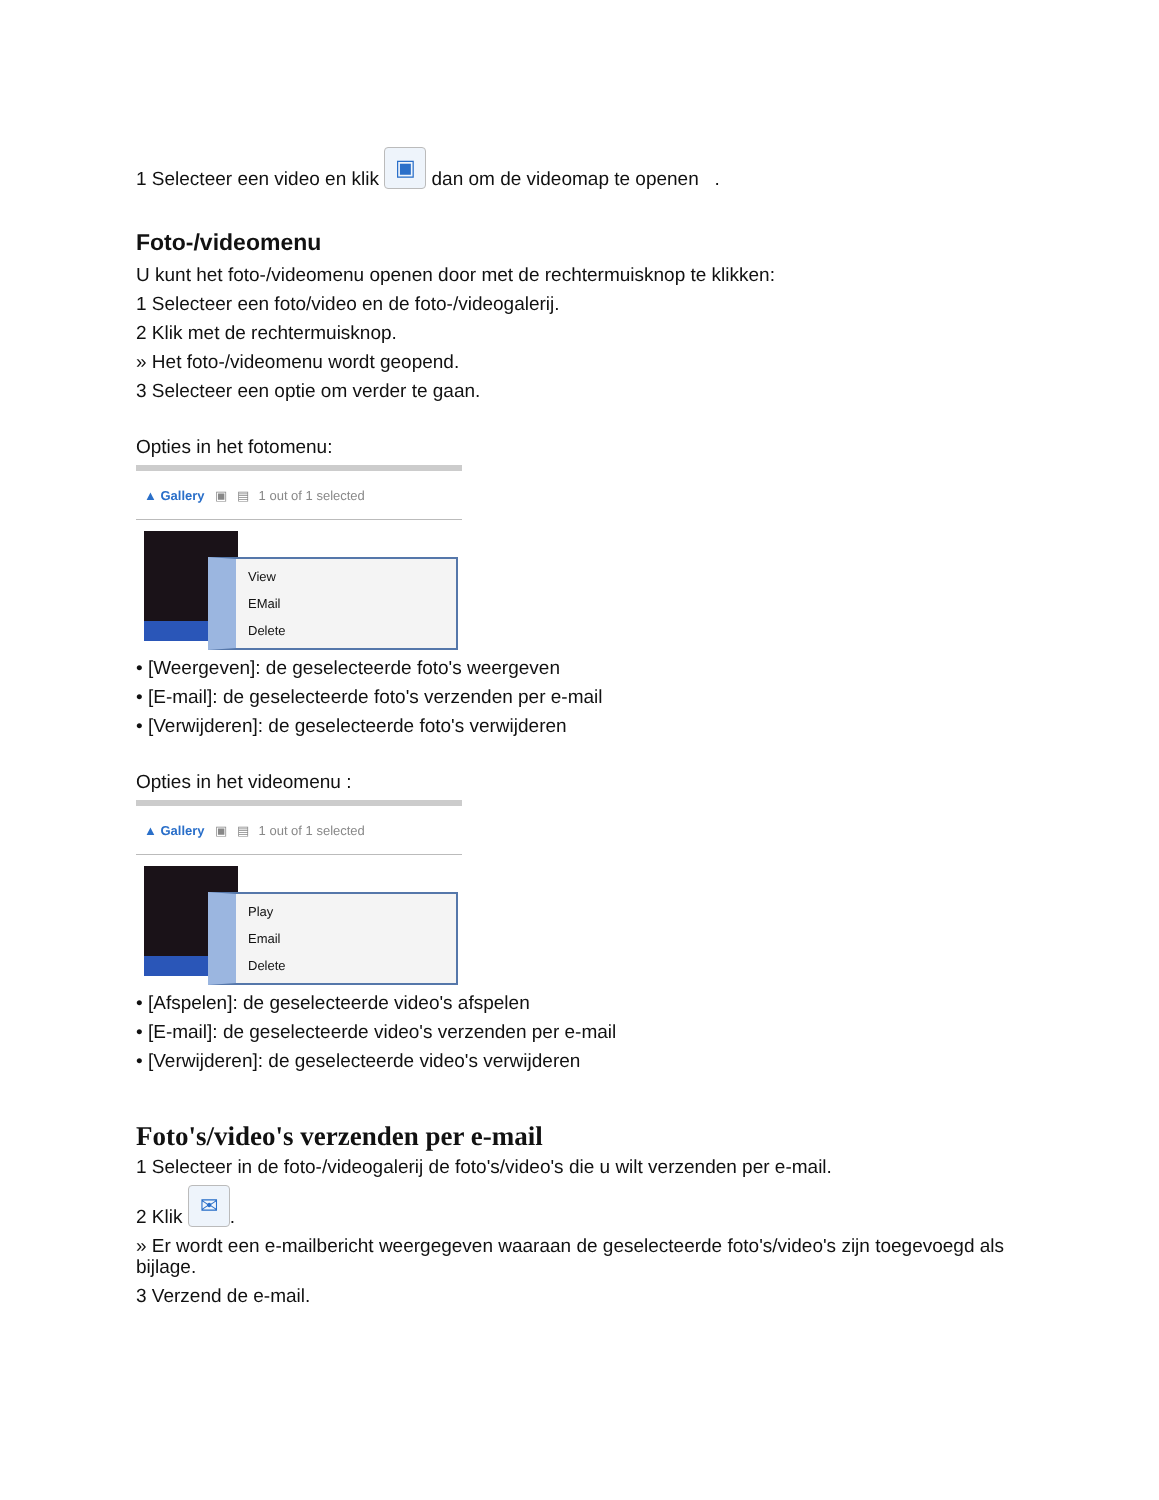1 Selecteer een video en klik ▣ dan om de videomap te openen .
Foto-/videomenu
U kunt het foto-/videomenu openen door met de rechtermuisknop te klikken:
1 Selecteer een foto/video en de foto-/videogalerij.
2 Klik met de rechtermuisknop.
» Het foto-/videomenu wordt geopend.
3 Selecteer een optie om verder te gaan.
Opties in het fotomenu:
▲ Gallery ▣ ▤ 1 out of 1 selected
View
EMail
Delete
• [Weergeven]: de geselecteerde foto's weergeven
• [E-mail]: de geselecteerde foto's verzenden per e-mail
• [Verwijderen]: de geselecteerde foto's verwijderen
Opties in het videomenu :
▲ Gallery ▣ ▤ 1 out of 1 selected
Play
Email
Delete
• [Afspelen]: de geselecteerde video's afspelen
• [E-mail]: de geselecteerde video's verzenden per e-mail
• [Verwijderen]: de geselecteerde video's verwijderen
Foto's/video's verzenden per e-mail
1 Selecteer in de foto-/videogalerij de foto's/video's die u wilt verzenden per e-mail.
2 Klik ✉.
» Er wordt een e-mailbericht weergegeven waaraan de geselecteerde foto's/video's zijn toegevoegd als bijlage.
3 Verzend de e-mail.